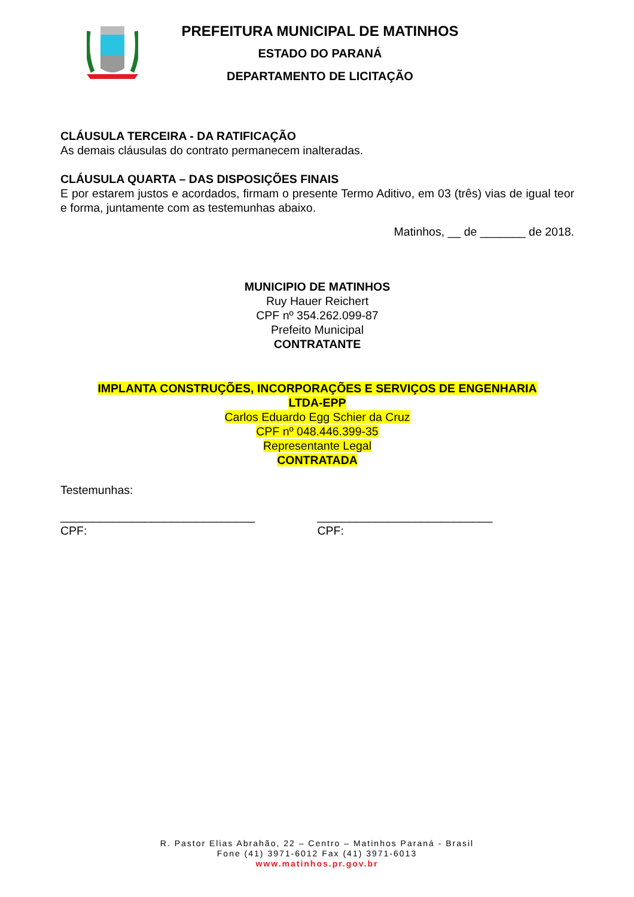PREFEITURA MUNICIPAL DE MATINHOS
ESTADO DO PARANÁ
DEPARTAMENTO DE LICITAÇÃO
CLÁUSULA TERCEIRA - DA RATIFICAÇÃO
As demais cláusulas do contrato permanecem inalteradas.
CLÁUSULA QUARTA – DAS DISPOSIÇÕES FINAIS
E por estarem justos e acordados, firmam o presente Termo Aditivo, em 03 (três) vias de igual teor e forma, juntamente com as testemunhas abaixo.
Matinhos, __ de _______ de 2018.
MUNICIPIO DE MATINHOS
Ruy Hauer Reichert
CPF nº 354.262.099-87
Prefeito Municipal
CONTRATANTE
IMPLANTA CONSTRUÇÕES, INCORPORAÇÕES E SERVIÇOS DE ENGENHARIA
LTDA-EPP
Carlos Eduardo Egg Schier da Cruz
CPF nº 048.446.399-35
Representante Legal
CONTRATADA
Testemunhas:
______________________________
CPF:
___________________________
CPF:
R. Pastor Elias Abrahão, 22 – Centro – Matinhos Paraná - Brasil
Fone (41) 3971-6012 Fax (41) 3971-6013
www.matinhos.pr.gov.br